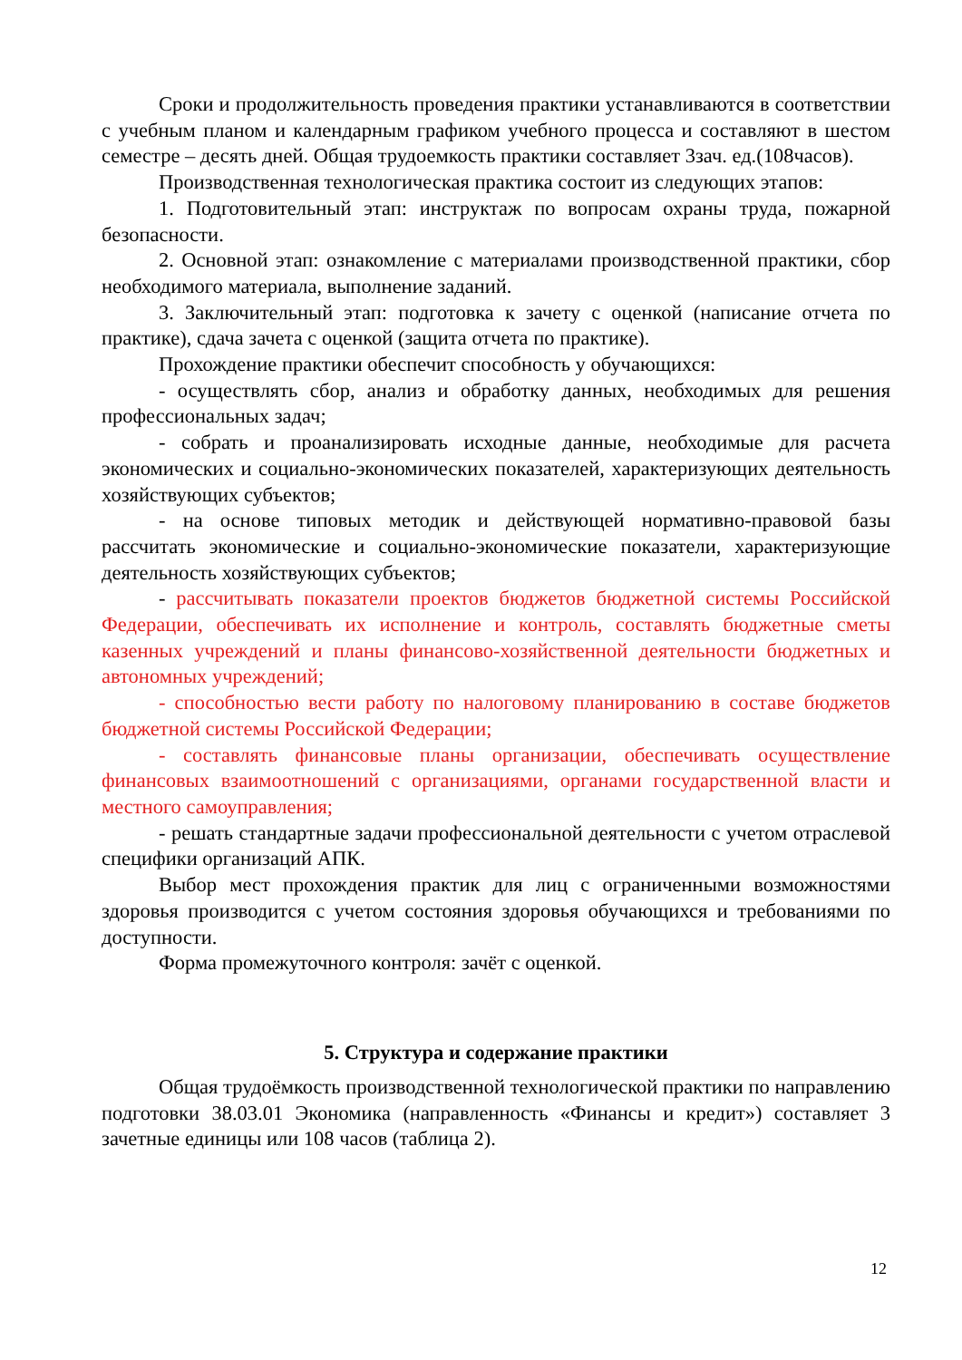Сроки и продолжительность проведения практики устанавливаются в соответствии с учебным планом и календарным графиком учебного процесса и составляют в шестом семестре – десять дней. Общая трудоемкость практики составляет 3зач. ед.(108часов).
Производственная технологическая практика состоит из следующих этапов:
1. Подготовительный этап: инструктаж по вопросам охраны труда, пожарной безопасности.
2. Основной этап: ознакомление с материалами производственной практики, сбор необходимого материала, выполнение заданий.
3. Заключительный этап: подготовка к зачету с оценкой (написание отчета по практике), сдача зачета с оценкой (защита отчета по практике).
Прохождение практики обеспечит способность у обучающихся:
- осуществлять сбор, анализ и обработку данных, необходимых для решения профессиональных задач;
- собрать и проанализировать исходные данные, необходимые для расчета экономических и социально-экономических показателей, характеризующих деятельность хозяйствующих субъектов;
- на основе типовых методик и действующей нормативно-правовой базы рассчитать экономические и социально-экономические показатели, характеризующие деятельность хозяйствующих субъектов;
- рассчитывать показатели проектов бюджетов бюджетной системы Российской Федерации, обеспечивать их исполнение и контроль, составлять бюджетные сметы казенных учреждений и планы финансово-хозяйственной деятельности бюджетных и автономных учреждений;
- способностью вести работу по налоговому планированию в составе бюджетов бюджетной системы Российской Федерации;
- составлять финансовые планы организации, обеспечивать осуществление финансовых взаимоотношений с организациями, органами государственной власти и местного самоуправления;
- решать стандартные задачи профессиональной деятельности с учетом отраслевой специфики организаций АПК.
Выбор мест прохождения практик для лиц с ограниченными возможностями здоровья производится с учетом состояния здоровья обучающихся и требованиями по доступности.
Форма промежуточного контроля: зачёт с оценкой.
5. Структура и содержание практики
Общая трудоёмкость производственной технологической практики по направлению подготовки 38.03.01 Экономика (направленность «Финансы и кредит») составляет 3 зачетные единицы или 108 часов (таблица 2).
12